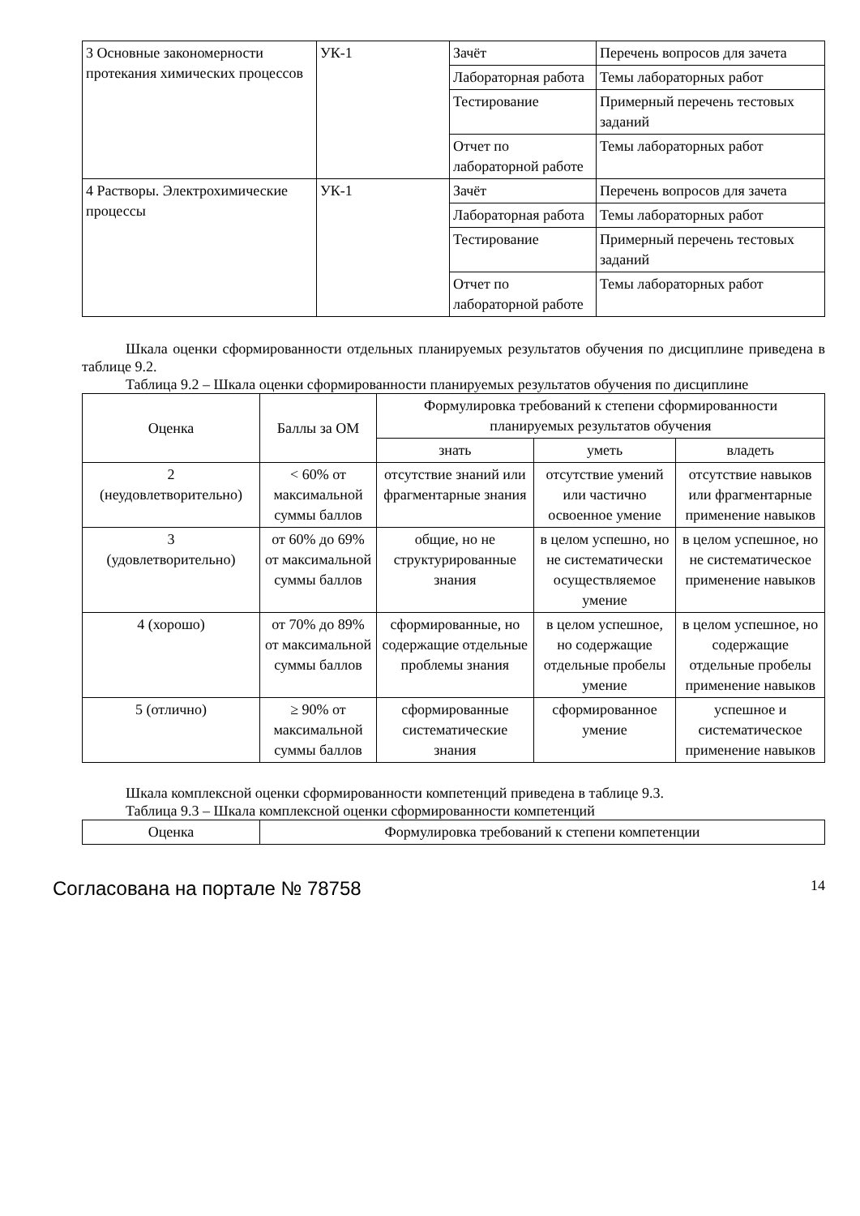| 3 Основные закономерности протекания химических процессов | УК-1 | Зачёт | Перечень вопросов для зачета |
| | | Лабораторная работа | Темы лабораторных работ |
| | | Тестирование | Примерный перечень тестовых заданий |
| | | Отчет по лабораторной работе | Темы лабораторных работ |
| 4 Растворы. Электрохимические процессы | УК-1 | Зачёт | Перечень вопросов для зачета |
| | | Лабораторная работа | Темы лабораторных работ |
| | | Тестирование | Примерный перечень тестовых заданий |
| | | Отчет по лабораторной работе | Темы лабораторных работ |
Шкала оценки сформированности отдельных планируемых результатов обучения по дисциплине приведена в таблице 9.2.
Таблица 9.2 – Шкала оценки сформированности планируемых результатов обучения по дисциплине
| Оценка | Баллы за ОМ | Формулировка требований к степени сформированности планируемых результатов обучения | | |
| --- | --- | --- | --- | --- |
| | | знать | уметь | владеть |
| 2 (неудовлетворительно) | < 60% от максимальной суммы баллов | отсутствие знаний или фрагментарные знания | отсутствие умений или частично освоенное умение | отсутствие навыков или фрагментарные применение навыков |
| 3 (удовлетворительно) | от 60% до 69% от максимальной суммы баллов | общие, но не структурированные знания | в целом успешно, но не систематически осуществляемое умение | в целом успешное, но не систематическое применение навыков |
| 4 (хорошо) | от 70% до 89% от максимальной суммы баллов | сформированные, но содержащие отдельные проблемы знания | в целом успешное, но содержащие отдельные пробелы умение | в целом успешное, но содержащие отдельные пробелы применение навыков |
| 5 (отлично) | ≥ 90% от максимальной суммы баллов | сформированные систематические знания | сформированное умение | успешное и систематическое применение навыков |
Шкала комплексной оценки сформированности компетенций приведена в таблице 9.3.
Таблица 9.3 – Шкала комплексной оценки сформированности компетенций
| Оценка | Формулировка требований к степени компетенции |
| --- | --- |
Согласована на портале № 78758 14